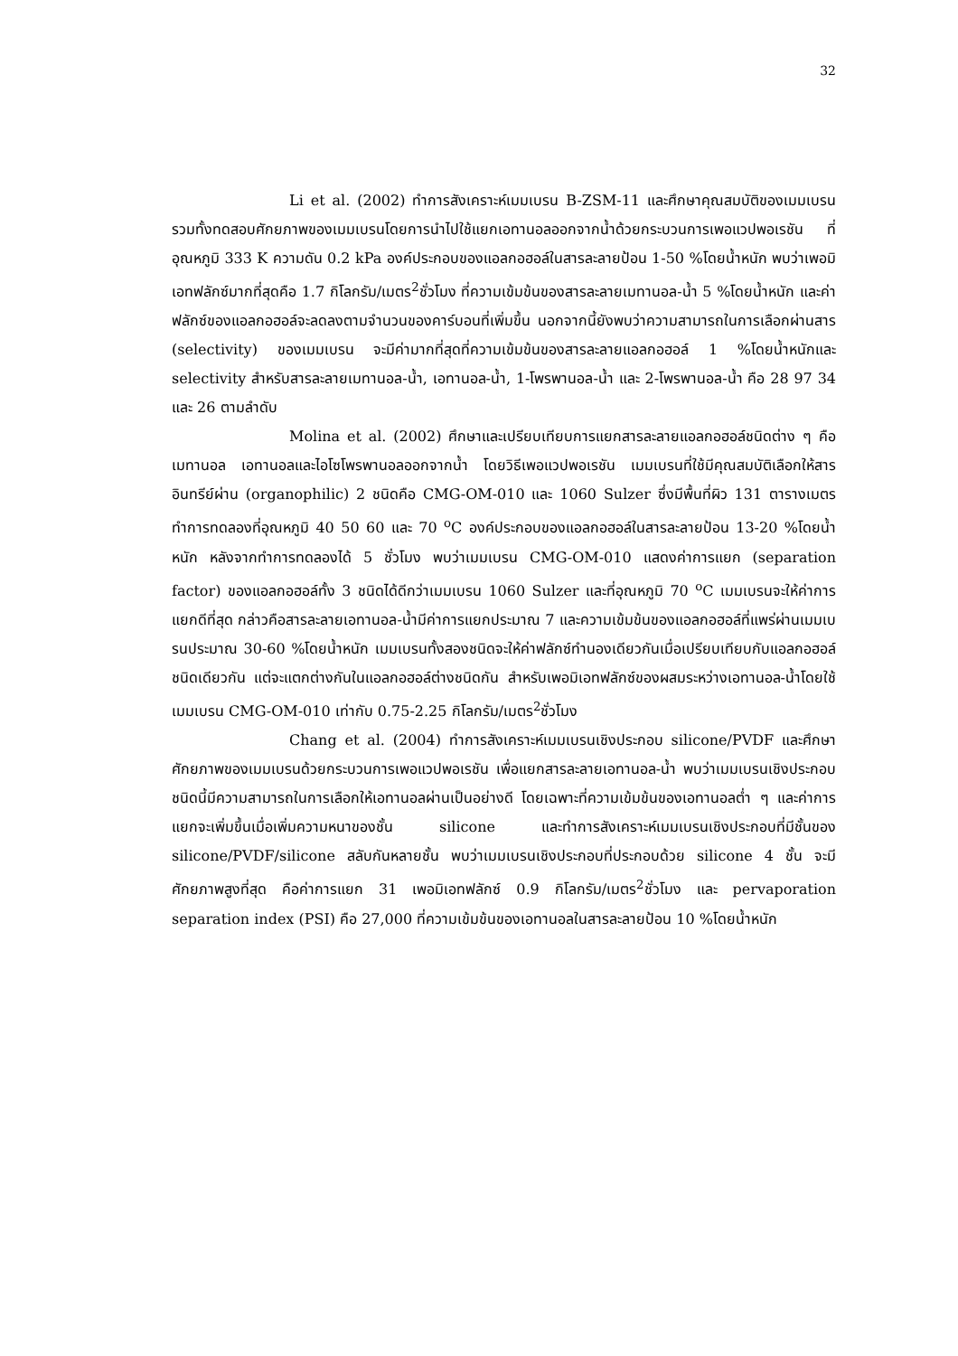32
Li et al. (2002) ทำการสังเคราะห์เมมเบรน B-ZSM-11 และศึกษาคุณสมบัติของเมมเบรน รวมทั้งทดสอบศักยภาพของเมมเบรนโดยการนำไปใช้แยกเอทานอลออกจากน้ำด้วยกระบวนการเพอแวปพอเรชัน ที่อุณหภูมิ 333 K ความดัน 0.2 kPa องค์ประกอบของแอลกอฮอล์ในสารละลายป้อน 1-50 %โดยน้ำหนัก พบว่าเพอมิเอทฟลักซ์มากที่สุดคือ 1.7 กิโลกรัม/เมตร<sup>2</sup>ชั่วโมง ที่ความเข้มข้นของสารละลายเมทานอล-น้ำ 5 %โดยน้ำหนัก และค่าฟลักซ์ของแอลกอฮอล์จะลดลงตามจำนวนของคาร์บอนที่เพิ่มขึ้น นอกจากนี้ยังพบว่าความสามารถในการเลือกผ่านสาร (selectivity) ของเมมเบรน จะมีค่ามากที่สุดที่ความเข้มข้นของสารละลายแอลกอฮอล์ 1 %โดยน้ำหนักและ selectivity สำหรับสารละลายเมทานอล-น้ำ, เอทานอล-น้ำ, 1-โพรพานอล-น้ำ และ 2-โพรพานอล-น้ำ คือ 28 97 34 และ 26 ตามลำดับ
Molina et al. (2002) ศึกษาและเปรียบเทียบการแยกสารละลายแอลกอฮอล์ชนิดต่าง ๆ คือ เมทานอล เอทานอลและไอโซโพรพานอลออกจากน้ำ โดยวิธีเพอแวปพอเรชัน เมมเบรนที่ใช้มีคุณสมบัติเลือกให้สารอินทรีย์ผ่าน (organophilic) 2 ชนิดคือ CMG-OM-010 และ 1060 Sulzer ซึ่งมีพื้นที่ผิว 131 ตารางเมตร ทำการทดลองที่อุณหภูมิ 40 50 60 และ 70 <sup>o</sup>C องค์ประกอบของแอลกอฮอล์ในสารละลายป้อน 13-20 %โดยน้ำหนัก หลังจากทำการทดลองได้ 5 ชั่วโมง พบว่าเมมเบรน CMG-OM-010 แสดงค่าการแยก (separation factor) ของแอลกอฮอล์ทั้ง 3 ชนิดได้ดีกว่าเมมเบรน 1060 Sulzer และที่อุณหภูมิ 70 <sup>o</sup>C เมมเบรนจะให้ค่าการแยกดีที่สุด กล่าวคือสารละลายเอทานอล-น้ำมีค่าการแยกประมาณ 7 และความเข้มข้นของแอลกอฮอล์ที่แพร่ผ่านเมมเบรนประมาณ 30-60 %โดยน้ำหนัก เมมเบรนทั้งสองชนิดจะให้ค่าฟลักซ์ทำนองเดียวกันเมื่อเปรียบเทียบกับแอลกอฮอล์ชนิดเดียวกัน แต่จะแตกต่างกันในแอลกอฮอล์ต่างชนิดกัน สำหรับเพอมิเอทฟลักซ์ของผสมระหว่างเอทานอล-น้ำโดยใช้เมมเบรน CMG-OM-010 เท่ากับ 0.75-2.25 กิโลกรัม/เมตร<sup>2</sup>ชั่วโมง
Chang et al. (2004) ทำการสังเคราะห์เมมเบรนเชิงประกอบ silicone/PVDF และศึกษาศักยภาพของเมมเบรนด้วยกระบวนการเพอแวปพอเรชัน เพื่อแยกสารละลายเอทานอล-น้ำ พบว่าเมมเบรนเชิงประกอบชนิดนี้มีความสามารถในการเลือกให้เอทานอลผ่านเป็นอย่างดี โดยเฉพาะที่ความเข้มข้นของเอทานอลต่ำ ๆ และค่าการแยกจะเพิ่มขึ้นเมื่อเพิ่มความหนาของชั้น silicone และทำการสังเคราะห์เมมเบรนเชิงประกอบที่มีชั้นของ silicone/PVDF/silicone สลับกันหลายชั้น พบว่าเมมเบรนเชิงประกอบที่ประกอบด้วย silicone 4 ชั้น จะมีศักยภาพสูงที่สุด คือค่าการแยก 31 เพอมิเอทฟลักซ์ 0.9 กิโลกรัม/เมตร<sup>2</sup>ชั่วโมง และ pervaporation separation index (PSI) คือ 27,000 ที่ความเข้มข้นของเอทานอลในสารละลายป้อน 10 %โดยน้ำหนัก